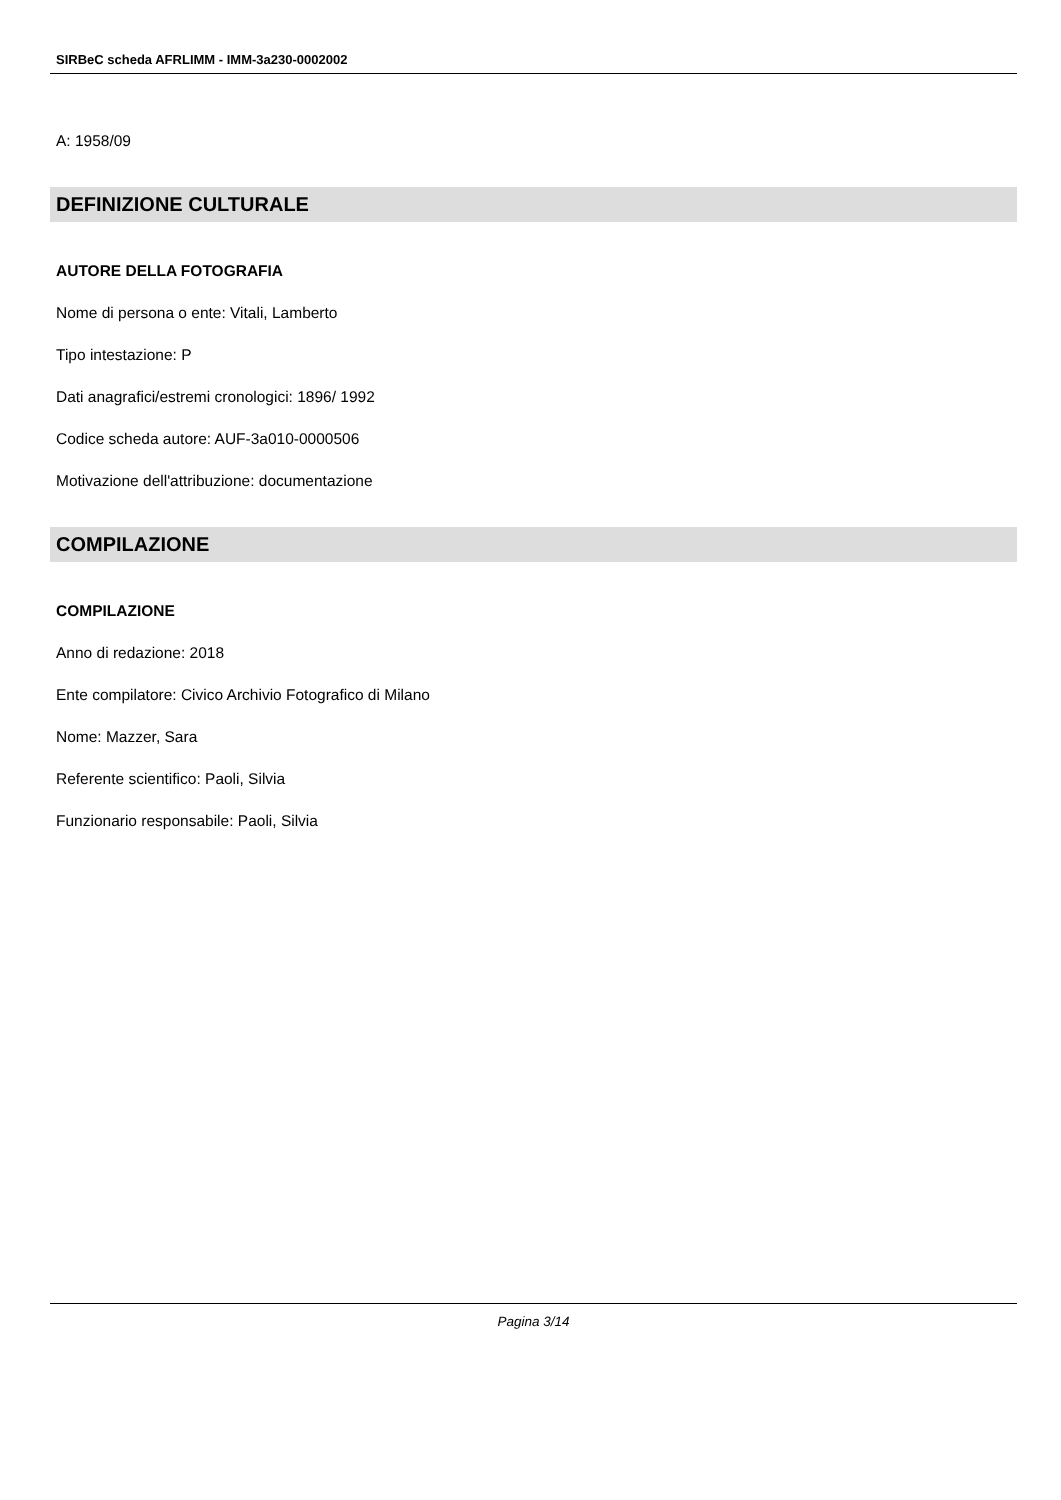SIRBeC scheda AFRLIMM - IMM-3a230-0002002
A: 1958/09
DEFINIZIONE CULTURALE
AUTORE DELLA FOTOGRAFIA
Nome di persona o ente: Vitali, Lamberto
Tipo intestazione: P
Dati anagrafici/estremi cronologici: 1896/ 1992
Codice scheda autore: AUF-3a010-0000506
Motivazione dell'attribuzione: documentazione
COMPILAZIONE
COMPILAZIONE
Anno di redazione: 2018
Ente compilatore: Civico Archivio Fotografico di Milano
Nome: Mazzer, Sara
Referente scientifico: Paoli, Silvia
Funzionario responsabile: Paoli, Silvia
Pagina 3/14